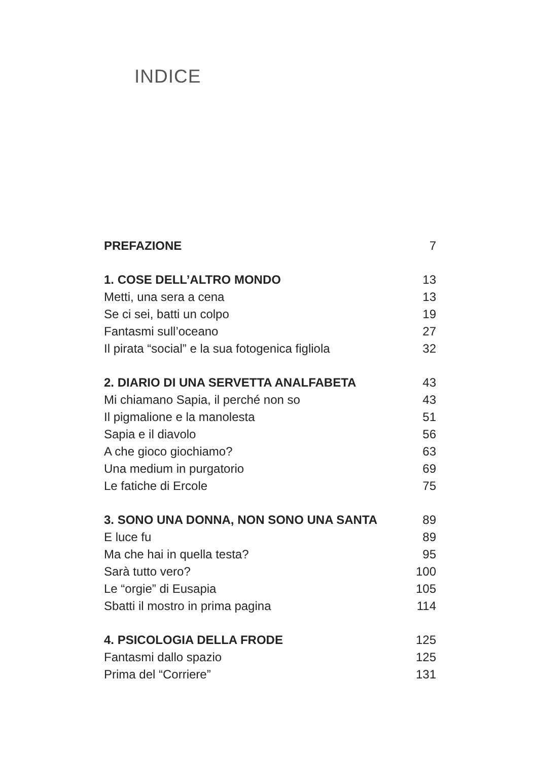INDICE
PREFAZIONE 7
1. COSE DELL’ALTRO MONDO 13
Metti, una sera a cena 13
Se ci sei, batti un colpo 19
Fantasmi sull’oceano 27
Il pirata “social” e la sua fotogenica figliola 32
2. DIARIO DI UNA SERVETTA ANALFABETA 43
Mi chiamano Sapia, il perché non so 43
Il pigmalione e la manolesta 51
Sapia e il diavolo 56
A che gioco giochiamo? 63
Una medium in purgatorio 69
Le fatiche di Ercole 75
3. SONO UNA DONNA, NON SONO UNA SANTA 89
E luce fu 89
Ma che hai in quella testa? 95
Sarà tutto vero? 100
Le “orgie” di Eusapia 105
Sbatti il mostro in prima pagina 114
4. PSICOLOGIA DELLA FRODE 125
Fantasmi dallo spazio 125
Prima del “Corriere” 131